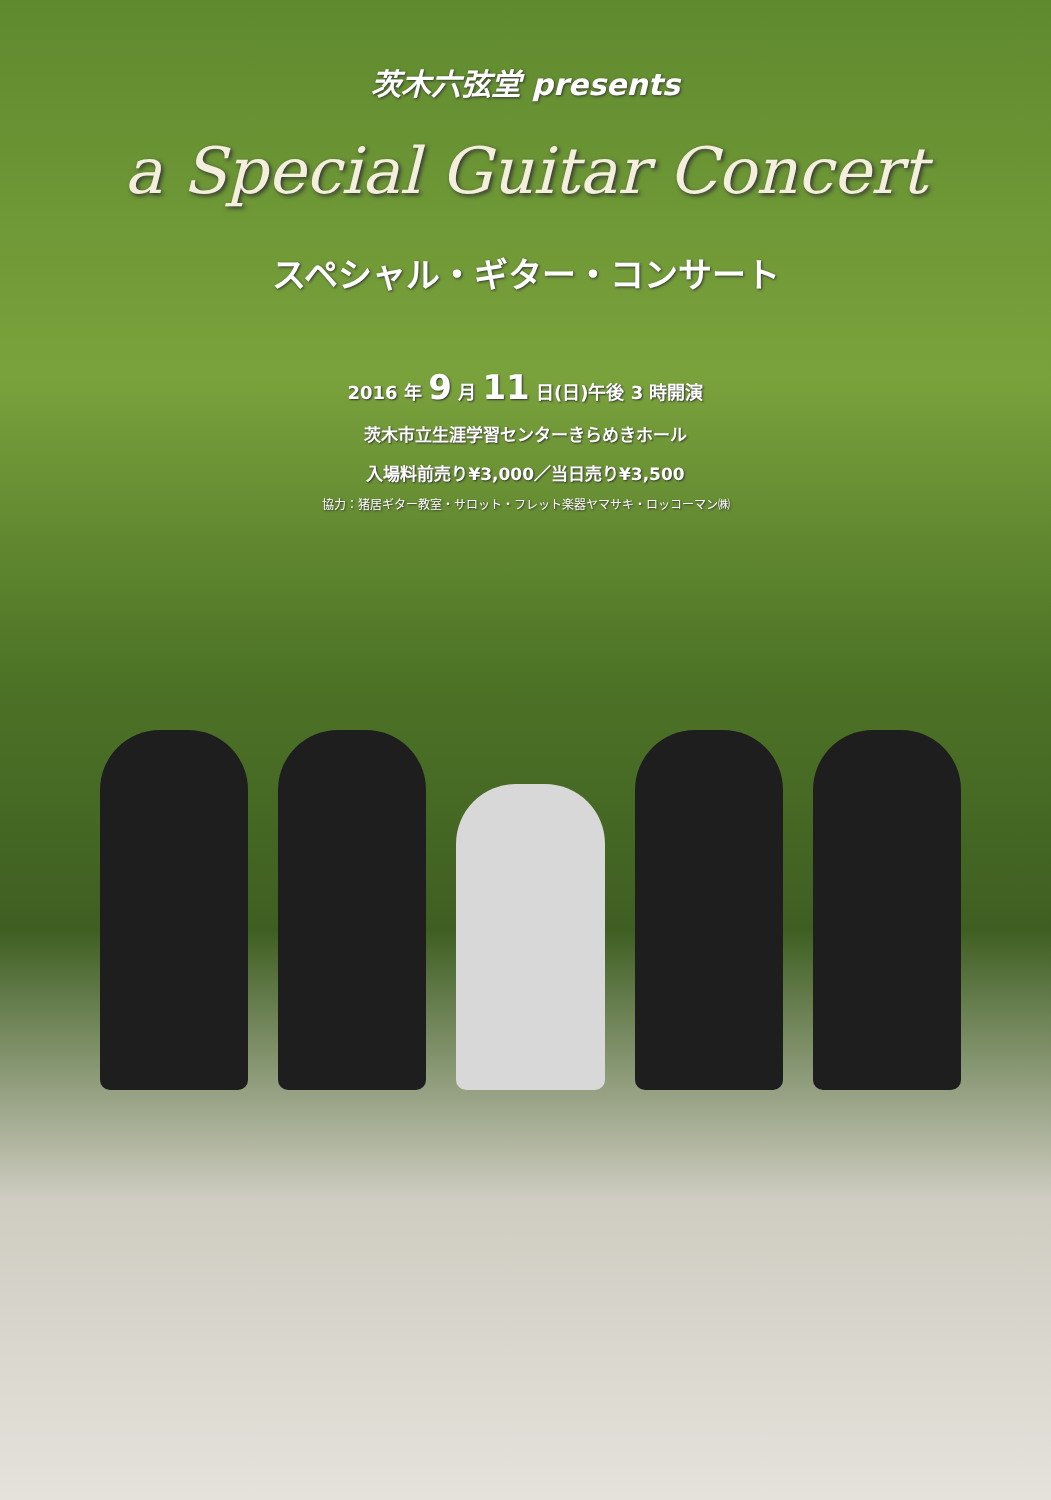茨木六弦堂 presents
a Special Guitar Concert
スペシャル・ギター・コンサート
2016 年 9 月 11 日(日)午後 3 時開演
茨木市立生涯学習センターきらめきホール
入場料前売り¥3,000／当日売り¥3,500
協力：猪居ギター教室・サロット・フレット楽器ヤマサキ・ロッコーマン㈱